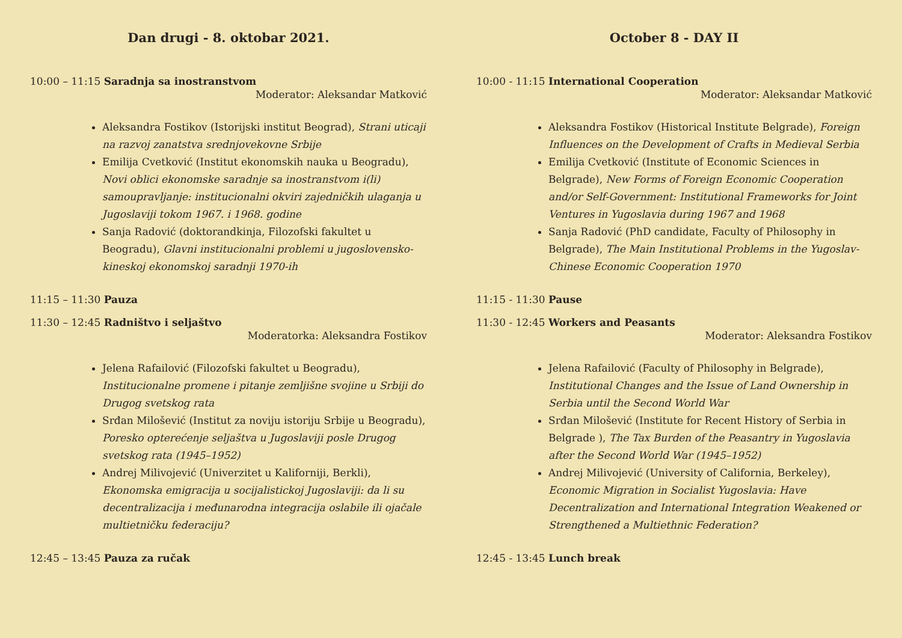Dan drugi - 8. oktobar 2021.
10:00 – 11:15 Saradnja sa inostranstvom
Moderator: Aleksandar Matković
Aleksandra Fostikov (Istorijski institut Beograd), Strani uticaji na razvoj zanatstva srednjovekovne Srbije
Emilija Cvetković (Institut ekonomskih nauka u Beogradu), Novi oblici ekonomske saradnje sa inostranstvom i(li) samoupravljanje: institucionalni okviri zajedničkih ulaganja u Jugoslaviji tokom 1967. i 1968. godine
Sanja Radović (doktorandkinja, Filozofski fakultet u Beogradu), Glavni institucionalni problemi u jugoslovensko-kineskoj ekonomskoj saradnji 1970-ih
11:15 – 11:30 Pauza
11:30 – 12:45 Radništvo i seljaštvo
Moderatorka: Aleksandra Fostikov
Jelena Rafailović (Filozofski fakultet u Beogradu), Institucionalne promene i pitanje zemljišne svojine u Srbiji do Drugog svetskog rata
Srđan Milošević (Institut za noviju istoriju Srbije u Beogradu), Poresko opterećenje seljaštva u Jugoslaviji posle Drugog svetskog rata (1945–1952)
Andrej Milivojević (Univerzitet u Kaliforniji, Berkli), Ekonomska emigracija u socijalistickoj Jugoslaviji: da li su decentralizacija i međunarodna integracija oslabile ili ojačale multietničku federaciju?
12:45 – 13:45 Pauza za ručak
October 8 - DAY II
10:00 - 11:15 International Cooperation
Moderator: Aleksandar Matković
Aleksandra Fostikov (Historical Institute Belgrade), Foreign Influences on the Development of Crafts in Medieval Serbia
Emilija Cvetković (Institute of Economic Sciences in Belgrade), New Forms of Foreign Economic Cooperation and/or Self-Government: Institutional Frameworks for Joint Ventures in Yugoslavia during 1967 and 1968
Sanja Radović (PhD candidate, Faculty of Philosophy in Belgrade), The Main Institutional Problems in the Yugoslav-Chinese Economic Cooperation 1970
11:15 - 11:30 Pause
11:30 - 12:45 Workers and Peasants
Moderator: Aleksandra Fostikov
Jelena Rafailović (Faculty of Philosophy in Belgrade), Institutional Changes and the Issue of Land Ownership in Serbia until the Second World War
Srđan Milošević (Institute for Recent History of Serbia in Belgrade ), The Tax Burden of the Peasantry in Yugoslavia after the Second World War (1945–1952)
Andrej Milivojević (University of California, Berkeley), Economic Migration in Socialist Yugoslavia: Have Decentralization and International Integration Weakened or Strengthened a Multiethnic Federation?
12:45 - 13:45 Lunch break